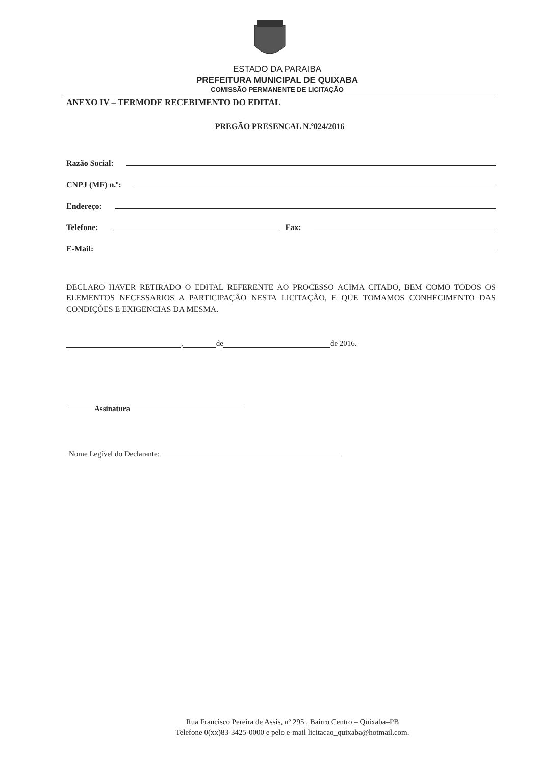ESTADO DA PARAIBA
PREFEITURA MUNICIPAL DE QUIXABA
COMISSÃO PERMANENTE DE LICITAÇÃO
ANEXO IV – TERMODE RECEBIMENTO DO EDITAL
PREGÃO PRESENCAL N.º024/2016
Razão Social:
CNPJ (MF) n.º:
Endereço:
Telefone: Fax:
E-Mail:
DECLARO HAVER RETIRADO O EDITAL REFERENTE AO PROCESSO ACIMA CITADO, BEM COMO TODOS OS ELEMENTOS NECESSARIOS A PARTICIPAÇÃO NESTA LICITAÇÃO, E QUE TOMAMOS CONHECIMENTO DAS CONDIÇÕES E EXIGENCIAS DA MESMA.
, de de 2016.
Assinatura
Nome Legível do Declarante:
Rua Francisco Pereira de Assis, nº 295 , Bairro Centro – Quixaba–PB
Telefone 0(xx)83-3425-0000 e pelo e-mail licitacao_quixaba@hotmail.com.